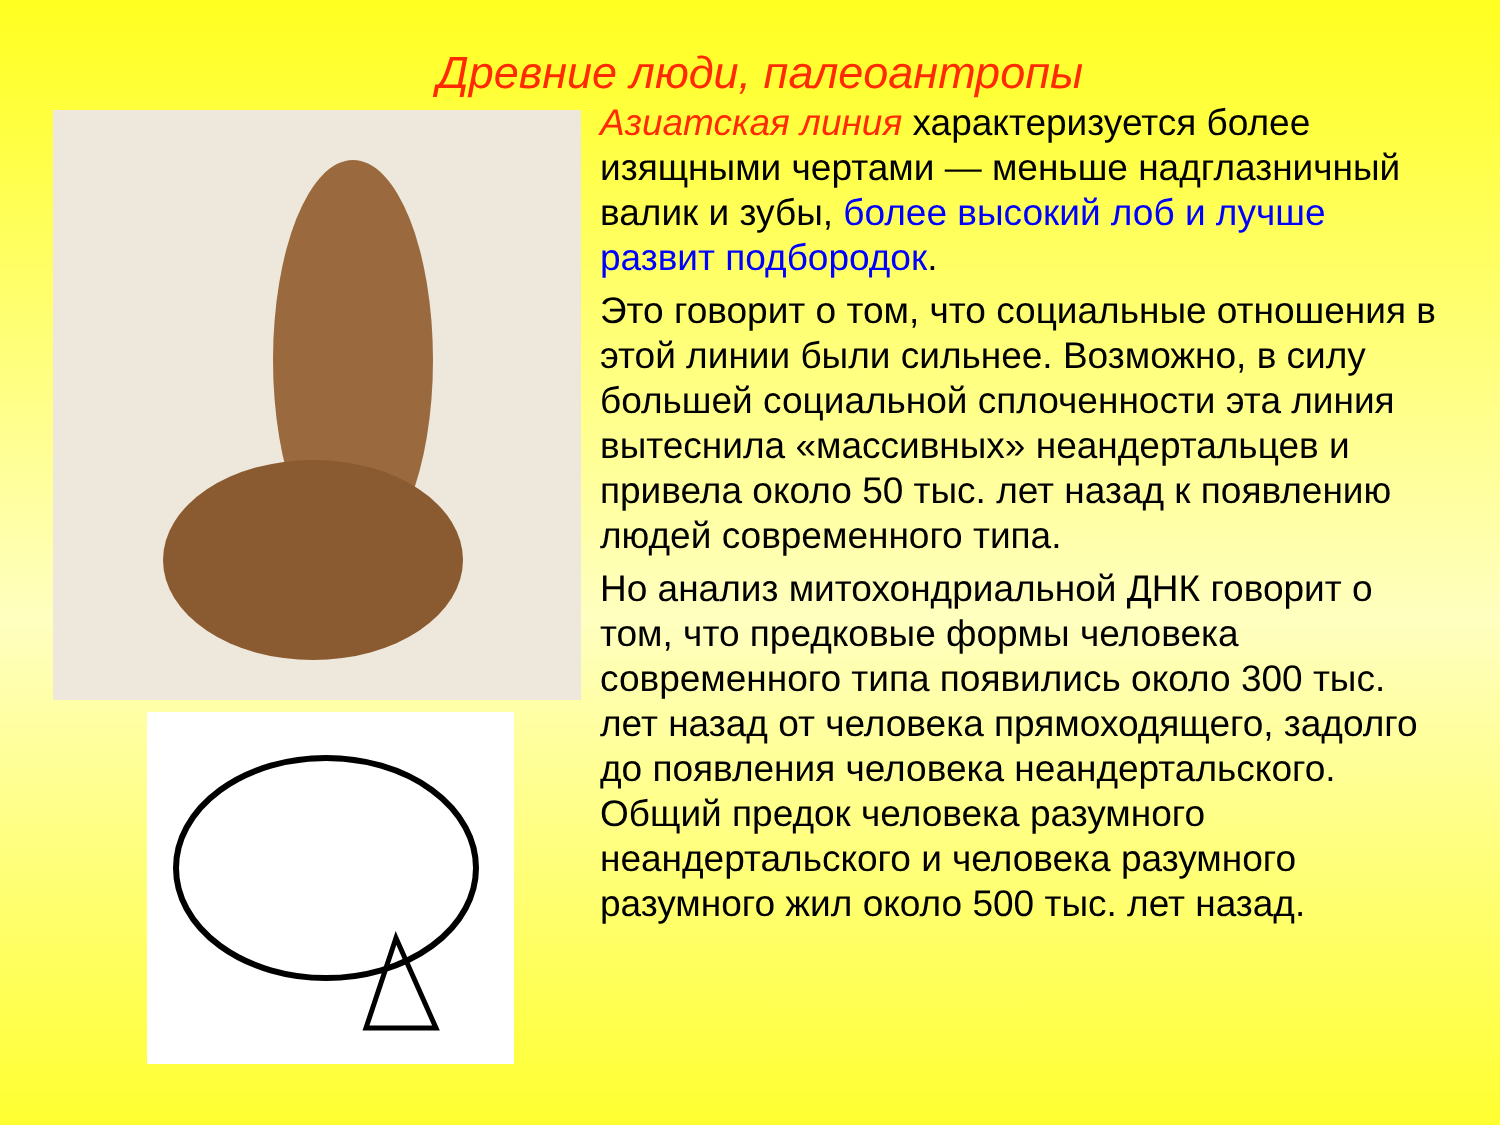Древние люди, палеоантропы
Азиатская линия характеризуется более изящными чертами — меньше надглазничный валик и зубы, более высокий лоб и лучше развит подбородок.
Это говорит о том, что социальные отношения в этой линии были сильнее. Возможно, в силу большей социальной сплоченности эта линия вытеснила «массивных» неандертальцев и привела около 50 тыс. лет назад к появлению людей современного типа.
Но анализ митохондриальной ДНК говорит о том, что предковые формы человека современного типа появились около 300 тыс. лет назад от человека прямоходящего, задолго до появления человека неандертальского. Общий предок человека разумного неандертальского и человека разумного разумного жил около 500 тыс. лет назад.